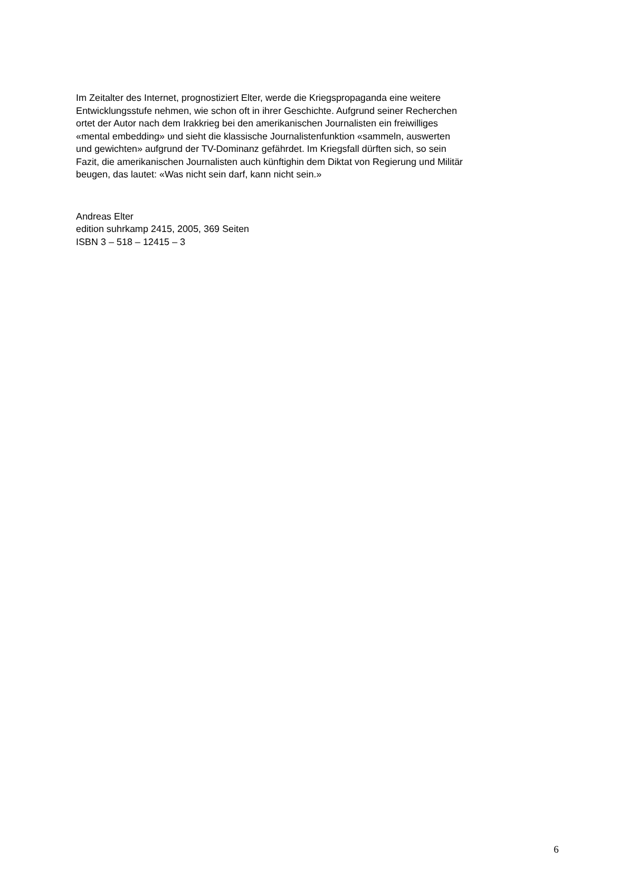Im Zeitalter des Internet, prognostiziert Elter, werde die Kriegspropaganda eine weitere
Entwicklungsstufe nehmen, wie schon oft in ihrer Geschichte. Aufgrund seiner Recherchen
ortet der Autor nach dem Irakkrieg bei den amerikanischen Journalisten ein freiwilliges
«mental embedding» und sieht die klassische Journalistenfunktion «sammeln, auswerten
und gewichten» aufgrund der TV-Dominanz gefährdet. Im Kriegsfall dürften sich, so sein
Fazit, die amerikanischen Journalisten auch künftighin dem Diktat von Regierung und Militär
beugen, das lautet: «Was nicht sein darf, kann nicht sein.»
Andreas Elter
edition suhrkamp 2415, 2005, 369 Seiten
ISBN 3 – 518 – 12415 – 3
6